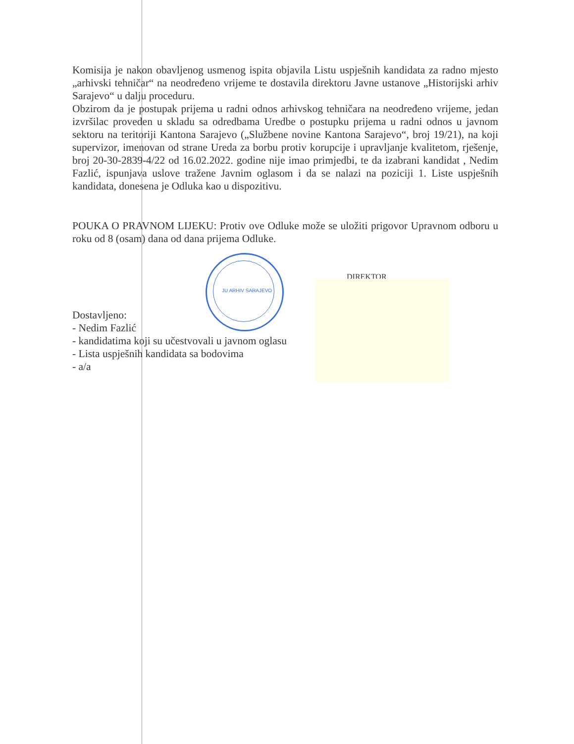Komisija je nakon obavljenog usmenog ispita objavila Listu uspješnih kandidata za radno mjesto „arhivski tehničar“ na neodređeno vrijeme te dostavila direktoru Javne ustanove „Historijski arhiv Sarajevo“ u dalju proceduru.
Obzirom da je postupak prijema u radni odnos arhivskog tehničara na neodređeno vrijeme, jedan izvršilac proveden u skladu sa odredbama Uredbe o postupku prijema u radni odnos u javnom sektoru na teritoriji Kantona Sarajevo („Službene novine Kantona Sarajevo“, broj 19/21), na koji supervizor, imenovan od strane Ureda za borbu protiv korupcije i upravljanje kvalitetom, rješenje, broj 20-30-2839-4/22 od 16.02.2022. godine nije imao primjedbi, te da izabrani kandidat , Nedim Fazlić, ispunjava uslove tražene Javnim oglasom i da se nalazi na poziciji 1. Liste uspješnih kandidata, donesena je Odluka kao u dispozitivu.
POUKA O PRAVNOM LIJEKU: Protiv ove Odluke može se uložiti prigovor Upravnom odboru u roku od 8 (osam) dana od dana prijema Odluke.
Dostavljeno:
- Nedim Fazlić
- kandidatima koji su učestvovali u javnom oglasu
- Lista uspješnih kandidata sa bodovima
- a/a
JU ARHIV SARAJEVO
DIREKTOR